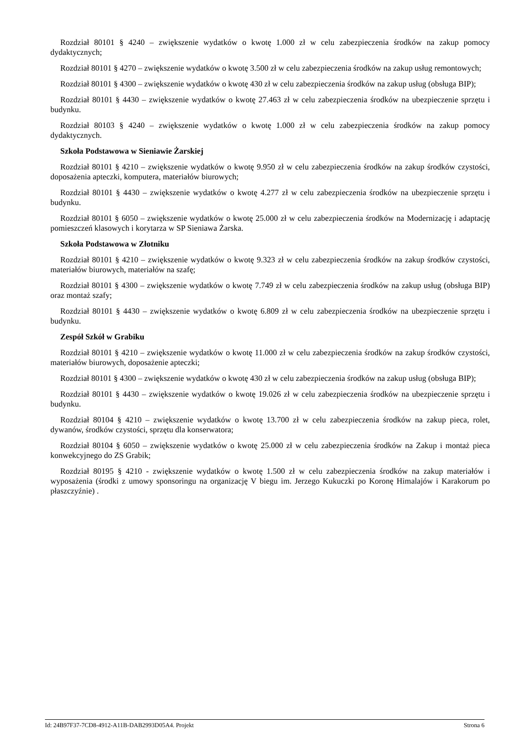Rozdział 80101 § 4240 – zwiększenie wydatków o kwotę 1.000 zł w celu zabezpieczenia środków na zakup pomocy dydaktycznych;
Rozdział 80101 § 4270 – zwiększenie wydatków o kwotę 3.500 zł w celu zabezpieczenia środków na zakup usług remontowych;
Rozdział 80101 § 4300 – zwiększenie wydatków o kwotę 430 zł w celu zabezpieczenia środków na zakup usług (obsługa BIP);
Rozdział 80101 § 4430 – zwiększenie wydatków o kwotę 27.463 zł w celu zabezpieczenia środków na ubezpieczenie sprzętu i budynku.
Rozdział 80103 § 4240 – zwiększenie wydatków o kwotę 1.000 zł w celu zabezpieczenia środków na zakup pomocy dydaktycznych.
Szkoła Podstawowa w Sieniawie Żarskiej
Rozdział 80101 § 4210 – zwiększenie wydatków o kwotę 9.950 zł w celu zabezpieczenia środków na zakup środków czystości, doposażenia apteczki, komputera, materiałów biurowych;
Rozdział 80101 § 4430 – zwiększenie wydatków o kwotę 4.277 zł w celu zabezpieczenia środków na ubezpieczenie sprzętu i budynku.
Rozdział 80101 § 6050 – zwiększenie wydatków o kwotę 25.000 zł w celu zabezpieczenia środków na Modernizację i adaptację pomieszczeń klasowych i korytarza w SP Sieniawa Żarska.
Szkoła Podstawowa w Złotniku
Rozdział 80101 § 4210 – zwiększenie wydatków o kwotę 9.323 zł w celu zabezpieczenia środków na zakup środków czystości, materiałów biurowych, materiałów na szafę;
Rozdział 80101 § 4300 – zwiększenie wydatków o kwotę 7.749 zł w celu zabezpieczenia środków na zakup usług (obsługa BIP) oraz montaż szafy;
Rozdział 80101 § 4430 – zwiększenie wydatków o kwotę 6.809 zł w celu zabezpieczenia środków na ubezpieczenie sprzętu i budynku.
Zespół Szkół w Grabiku
Rozdział 80101 § 4210 – zwiększenie wydatków o kwotę 11.000 zł w celu zabezpieczenia środków na zakup środków czystości, materiałów biurowych, doposażenie apteczki;
Rozdział 80101 § 4300 – zwiększenie wydatków o kwotę 430 zł w celu zabezpieczenia środków na zakup usług (obsługa BIP);
Rozdział 80101 § 4430 – zwiększenie wydatków o kwotę 19.026 zł w celu zabezpieczenia środków na ubezpieczenie sprzętu i budynku.
Rozdział 80104 § 4210 – zwiększenie wydatków o kwotę 13.700 zł w celu zabezpieczenia środków na zakup pieca, rolet, dywanów, środków czystości, sprzętu dla konserwatora;
Rozdział 80104 § 6050 – zwiększenie wydatków o kwotę 25.000 zł w celu zabezpieczenia środków na Zakup i montaż pieca konwekcyjnego do ZS Grabik;
Rozdział 80195 § 4210 - zwiększenie wydatków o kwotę 1.500 zł w celu zabezpieczenia środków na zakup materiałów i wyposażenia (środki z umowy sponsoringu na organizację V biegu im. Jerzego Kukuczki po Koronę Himalajów i Karakorum po płaszczyźnie) .
Id: 24B97F37-7CD8-4912-A11B-DAB2993D05A4. Projekt Strona 6